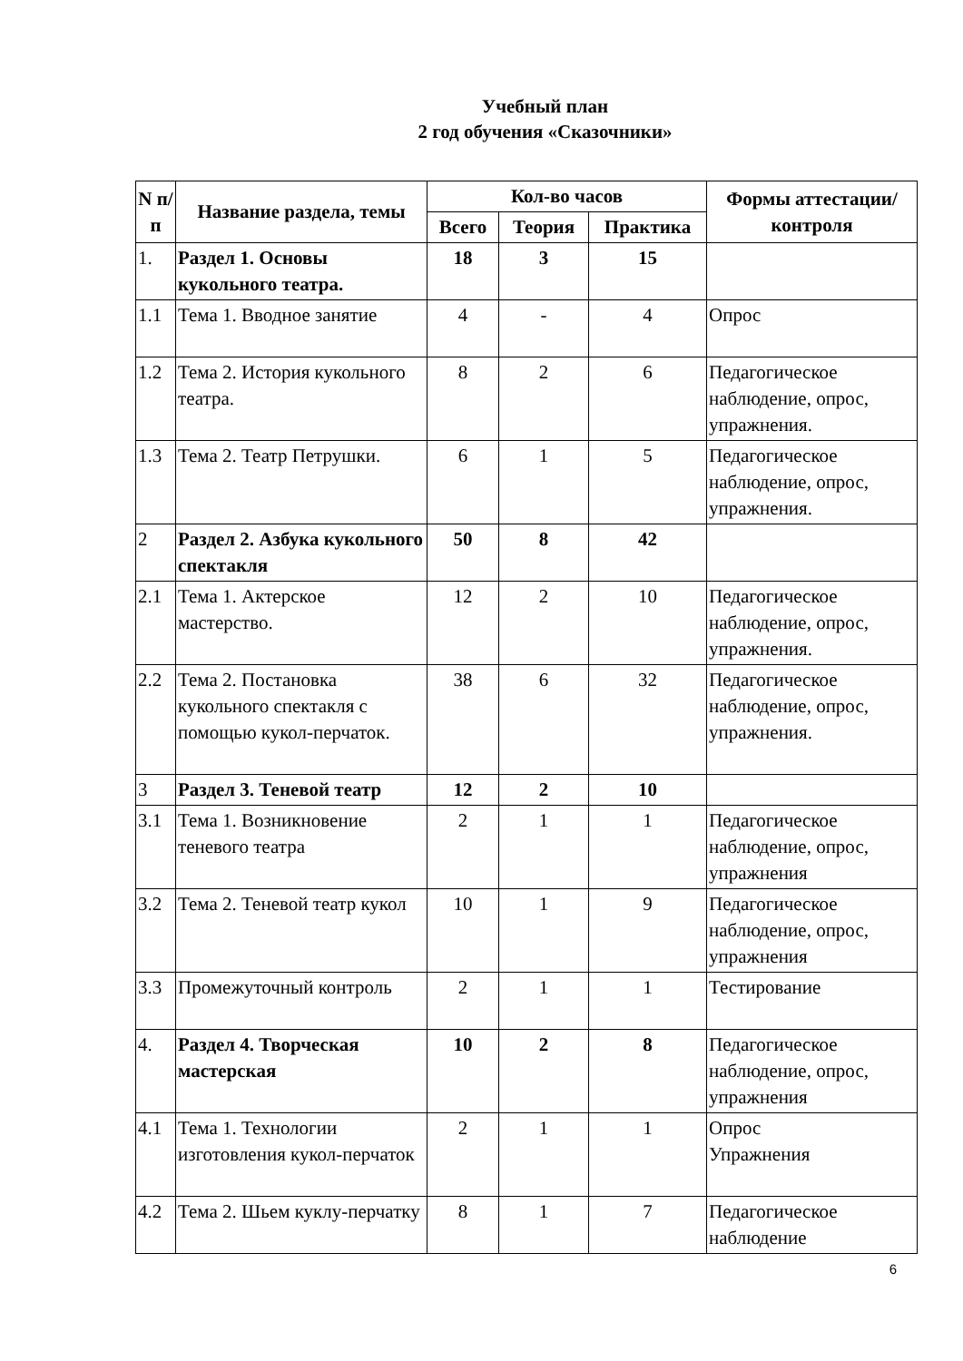Учебный план
2 год обучения «Сказочники»
| N п/п | Название раздела, темы | Кол-во часов | | | Формы аттестации/ контроля |
| --- | --- | --- | --- | --- | --- |
| | | Всего | Теория | Практика | |
| 1. | Раздел 1. Основы кукольного театра. | 18 | 3 | 15 | |
| 1.1 | Тема 1. Вводное занятие | 4 | - | 4 | Опрос |
| 1.2 | Тема 2. История кукольного театра. | 8 | 2 | 6 | Педагогическое наблюдение, опрос, упражнения. |
| 1.3 | Тема 2. Театр Петрушки. | 6 | 1 | 5 | Педагогическое наблюдение, опрос, упражнения. |
| 2 | Раздел 2. Азбука кукольного спектакля | 50 | 8 | 42 | |
| 2.1 | Тема 1. Актерское мастерство. | 12 | 2 | 10 | Педагогическое наблюдение, опрос, упражнения. |
| 2.2 | Тема 2. Постановка кукольного спектакля с помощью кукол-перчаток. | 38 | 6 | 32 | Педагогическое наблюдение, опрос, упражнения. |
| 3 | Раздел 3. Теневой театр | 12 | 2 | 10 | |
| 3.1 | Тема 1. Возникновение теневого театра | 2 | 1 | 1 | Педагогическое наблюдение, опрос, упражнения |
| 3.2 | Тема 2. Теневой театр кукол | 10 | 1 | 9 | Педагогическое наблюдение, опрос, упражнения |
| 3.3 | Промежуточный контроль | 2 | 1 | 1 | Тестирование |
| 4. | Раздел 4. Творческая мастерская | 10 | 2 | 8 | Педагогическое наблюдение, опрос, упражнения |
| 4.1 | Тема 1. Технологии изготовления кукол-перчаток | 2 | 1 | 1 | Опрос Упражнения |
| 4.2 | Тема 2. Шьем куклу-перчатку | 8 | 1 | 7 | Педагогическое наблюдение |
6